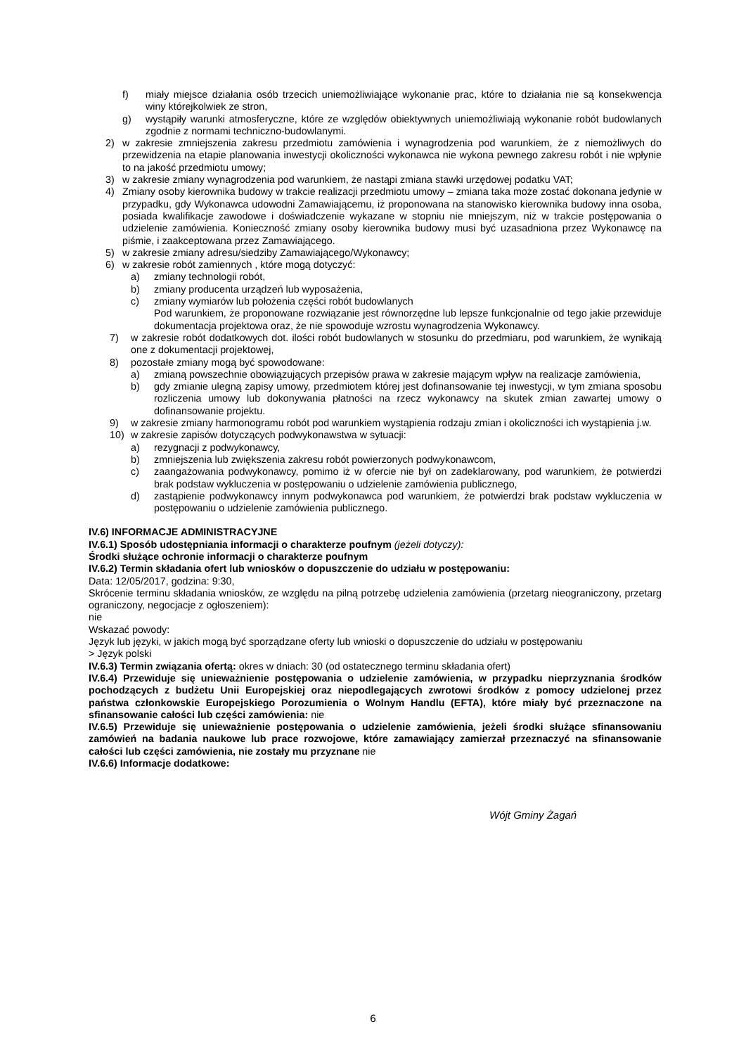f) miały miejsce działania osób trzecich uniemożliwiające wykonanie prac, które to działania nie są konsekwencja winy którejkolwiek ze stron,
g) wystąpiły warunki atmosferyczne, które ze względów obiektywnych uniemożliwiają wykonanie robót budowlanych zgodnie z normami techniczno-budowlanymi.
2) w zakresie zmniejszenia zakresu przedmiotu zamówienia i wynagrodzenia pod warunkiem, że z niemożliwych do przewidzenia na etapie planowania inwestycji okoliczności wykonawca nie wykona pewnego zakresu robót i nie wpłynie to na jakość przedmiotu umowy;
3) w zakresie zmiany wynagrodzenia pod warunkiem, że nastąpi zmiana stawki urzędowej podatku VAT;
4) Zmiany osoby kierownika budowy w trakcie realizacji przedmiotu umowy – zmiana taka może zostać dokonana jedynie w przypadku, gdy Wykonawca udowodni Zamawiającemu, iż proponowana na stanowisko kierownika budowy inna osoba, posiada kwalifikacje zawodowe i doświadczenie wykazane w stopniu nie mniejszym, niż w trakcie postępowania o udzielenie zamówienia. Konieczność zmiany osoby kierownika budowy musi być uzasadniona przez Wykonawcę na piśmie, i zaakceptowana przez Zamawiającego.
5) w zakresie zmiany adresu/siedziby Zamawiającego/Wykonawcy;
6) w zakresie robót zamiennych , które mogą dotyczyć:
a) zmiany technologii robót,
b) zmiany producenta urządzeń lub wyposażenia,
c) zmiany wymiarów lub położenia części robót budowlanych
Pod warunkiem, że proponowane rozwiązanie jest równorzędne lub lepsze funkcjonalnie od tego jakie przewiduje dokumentacja projektowa oraz, że nie spowoduje wzrostu wynagrodzenia Wykonawcy.
7) w zakresie robót dodatkowych dot. ilości robót budowlanych w stosunku do przedmiaru, pod warunkiem, że wynikają one z dokumentacji projektowej,
8) pozostałe zmiany mogą być spowodowane:
a) zmianą powszechnie obowiązujących przepisów prawa w zakresie mającym wpływ na realizacje zamówienia,
b) gdy zmianie ulegną zapisy umowy, przedmiotem której jest dofinansowanie tej inwestycji, w tym zmiana sposobu rozliczenia umowy lub dokonywania płatności na rzecz wykonawcy na skutek zmian zawartej umowy o dofinansowanie projektu.
9) w zakresie zmiany harmonogramu robót pod warunkiem wystąpienia rodzaju zmian i okoliczności ich wystąpienia j.w.
10) w zakresie zapisów dotyczących podwykonawstwa w sytuacji:
a) rezygnacji z podwykonawcy,
b) zmniejszenia lub zwiększenia zakresu robót powierzonych podwykonawcom,
c) zaangażowania podwykonawcy, pomimo iż w ofercie nie był on zadeklarowany, pod warunkiem, że potwierdzi brak podstaw wykluczenia w postępowaniu o udzielenie zamówienia publicznego,
d) zastąpienie podwykonawcy innym podwykonawca pod warunkiem, że potwierdzi brak podstaw wykluczenia w postępowaniu o udzielenie zamówienia publicznego.
IV.6) INFORMACJE ADMINISTRACYJNE
IV.6.1) Sposób udostępniania informacji o charakterze poufnym (jeżeli dotyczy):
Środki służące ochronie informacji o charakterze poufnym
IV.6.2) Termin składania ofert lub wniosków o dopuszczenie do udziału w postępowaniu:
Data: 12/05/2017, godzina: 9:30,
Skrócenie terminu składania wniosków, ze względu na pilną potrzebę udzielenia zamówienia (przetarg nieograniczony, przetarg ograniczony, negocjacje z ogłoszeniem):
nie
Wskazać powody:
Język lub języki, w jakich mogą być sporządzane oferty lub wnioski o dopuszczenie do udziału w postępowaniu
> Język polski
IV.6.3) Termin związania ofertą: okres w dniach: 30 (od ostatecznego terminu składania ofert)
IV.6.4) Przewiduje się unieważnienie postępowania o udzielenie zamówienia, w przypadku nieprzyznania środków pochodzących z budżetu Unii Europejskiej oraz niepodlegających zwrotowi środków z pomocy udzielonej przez państwa członkowskie Europejskiego Porozumienia o Wolnym Handlu (EFTA), które miały być przeznaczone na sfinansowanie całości lub części zamówienia: nie
IV.6.5) Przewiduje się unieważnienie postępowania o udzielenie zamówienia, jeżeli środki służące sfinansowaniu zamówień na badania naukowe lub prace rozwojowe, które zamawiający zamierzał przeznaczyć na sfinansowanie całości lub części zamówienia, nie zostały mu przyznane nie
IV.6.6) Informacje dodatkowe:
Wójt Gminy Żagań
6